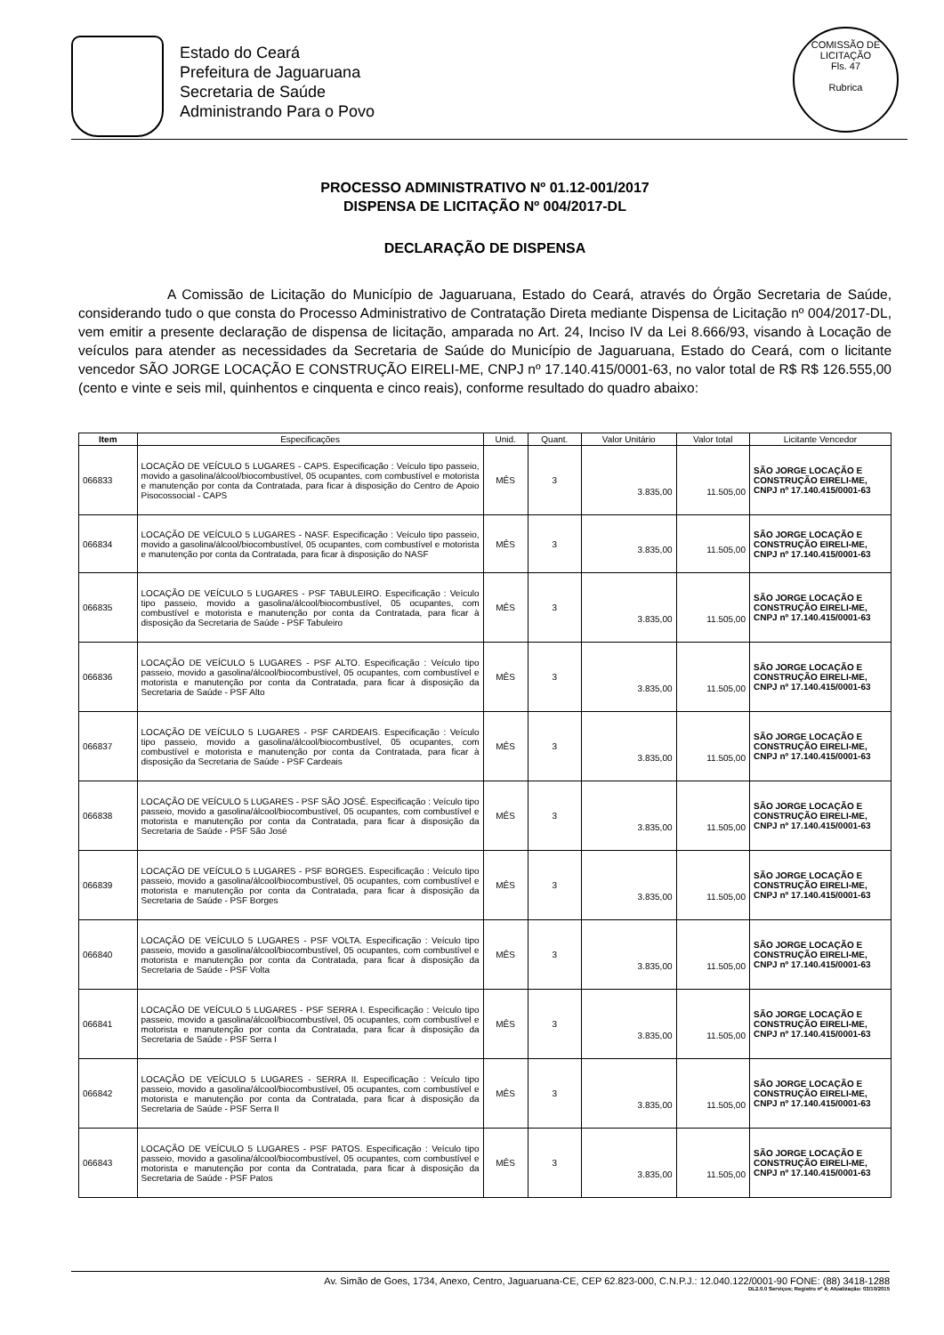Estado do Ceará
Prefeitura de Jaguaruana
Secretaria de Saúde
Administrando Para o Povo
COMISSÃO DE LICITAÇÃO
Fls. 47
Rubrica
PROCESSO ADMINISTRATIVO Nº 01.12-001/2017
DISPENSA DE LICITAÇÃO Nº 004/2017-DL
DECLARAÇÃO DE DISPENSA
A Comissão de Licitação do Município de Jaguaruana, Estado do Ceará, através do Órgão Secretaria de Saúde, considerando tudo o que consta do Processo Administrativo de Contratação Direta mediante Dispensa de Licitação nº 004/2017-DL, vem emitir a presente declaração de dispensa de licitação, amparada no Art. 24, Inciso IV da Lei 8.666/93, visando à Locação de veículos para atender as necessidades da Secretaria de Saúde do Município de Jaguaruana, Estado do Ceará, com o licitante vencedor SÃO JORGE LOCAÇÃO E CONSTRUÇÃO EIRELI-ME, CNPJ nº 17.140.415/0001-63, no valor total de R$ R$ 126.555,00 (cento e vinte e seis mil, quinhentos e cinquenta e cinco reais), conforme resultado do quadro abaixo:
| Item | Especificações | Unid. | Quant. | Valor Unitário | Valor total | Licitante Vencedor |
| --- | --- | --- | --- | --- | --- | --- |
| 066833 | LOCAÇÃO DE VEÍCULO 5 LUGARES - CAPS. Especificação : Veículo tipo passeio, movido a gasolina/álcool/biocombustível, 05 ocupantes, com combustível e motorista e manutenção por conta da Contratada, para ficar à disposição do Centro de Apoio Pisocossocial - CAPS | MÊS | 3 | 3.835,00 | 11.505,00 | SÃO JORGE LOCAÇÃO E CONSTRUÇÃO EIRELI-ME, CNPJ nº 17.140.415/0001-63 |
| 066834 | LOCAÇÃO DE VEÍCULO 5 LUGARES - NASF. Especificação : Veículo tipo passeio, movido a gasolina/álcool/biocombustível, 05 ocupantes, com combustível e motorista e manutenção por conta da Contratada, para ficar à disposição do NASF | MÊS | 3 | 3.835,00 | 11.505,00 | SÃO JORGE LOCAÇÃO E CONSTRUÇÃO EIRELI-ME, CNPJ nº 17.140.415/0001-63 |
| 066835 | LOCAÇÃO DE VEÍCULO 5 LUGARES - PSF TABULEIRO. Especificação : Veículo tipo passeio, movido a gasolina/álcool/biocombustível, 05 ocupantes, com combustível e motorista e manutenção por conta da Contratada, para ficar à disposição da Secretaria de Saúde - PSF Tabuleiro | MÊS | 3 | 3.835,00 | 11.505,00 | SÃO JORGE LOCAÇÃO E CONSTRUÇÃO EIRELI-ME, CNPJ nº 17.140.415/0001-63 |
| 066836 | LOCAÇÃO DE VEÍCULO 5 LUGARES - PSF ALTO. Especificação : Veículo tipo passeio, movido a gasolina/álcool/biocombustível, 05 ocupantes, com combustível e motorista e manutenção por conta da Contratada, para ficar à disposição da Secretaria de Saúde - PSF Alto | MÊS | 3 | 3.835,00 | 11.505,00 | SÃO JORGE LOCAÇÃO E CONSTRUÇÃO EIRELI-ME, CNPJ nº 17.140.415/0001-63 |
| 066837 | LOCAÇÃO DE VEÍCULO 5 LUGARES - PSF CARDEAIS. Especificação : Veículo tipo passeio, movido a gasolina/álcool/biocombustível, 05 ocupantes, com combustível e motorista e manutenção por conta da Contratada, para ficar à disposição da Secretaria de Saúde - PSF Cardeais | MÊS | 3 | 3.835,00 | 11.505,00 | SÃO JORGE LOCAÇÃO E CONSTRUÇÃO EIRELI-ME, CNPJ nº 17.140.415/0001-63 |
| 066838 | LOCAÇÃO DE VEÍCULO 5 LUGARES - PSF SÃO JOSÉ. Especificação : Veículo tipo passeio, movido a gasolina/álcool/biocombustível, 05 ocupantes, com combustível e motorista e manutenção por conta da Contratada, para ficar à disposição da Secretaria de Saúde - PSF São José | MÊS | 3 | 3.835,00 | 11.505,00 | SÃO JORGE LOCAÇÃO E CONSTRUÇÃO EIRELI-ME, CNPJ nº 17.140.415/0001-63 |
| 066839 | LOCAÇÃO DE VEÍCULO 5 LUGARES - PSF BORGES. Especificação : Veículo tipo passeio, movido a gasolina/álcool/biocombustível, 05 ocupantes, com combustível e motorista e manutenção por conta da Contratada, para ficar à disposição da Secretaria de Saúde - PSF Borges | MÊS | 3 | 3.835,00 | 11.505,00 | SÃO JORGE LOCAÇÃO E CONSTRUÇÃO EIRELI-ME, CNPJ nº 17.140.415/0001-63 |
| 066840 | LOCAÇÃO DE VEÍCULO 5 LUGARES - PSF VOLTA. Especificação : Veículo tipo passeio, movido a gasolina/álcool/biocombustível, 05 ocupantes, com combustível e motorista e manutenção por conta da Contratada, para ficar à disposição da Secretaria de Saúde - PSF Volta | MÊS | 3 | 3.835,00 | 11.505,00 | SÃO JORGE LOCAÇÃO E CONSTRUÇÃO EIRELI-ME, CNPJ nº 17.140.415/0001-63 |
| 066841 | LOCAÇÃO DE VEÍCULO 5 LUGARES - PSF SERRA I. Especificação : Veículo tipo passeio, movido a gasolina/álcool/biocombustível, 05 ocupantes, com combustível e motorista e manutenção por conta da Contratada, para ficar à disposição da Secretaria de Saúde - PSF Serra I | MÊS | 3 | 3.835,00 | 11.505,00 | SÃO JORGE LOCAÇÃO E CONSTRUÇÃO EIRELI-ME, CNPJ nº 17.140.415/0001-63 |
| 066842 | LOCAÇÃO DE VEÍCULO 5 LUGARES - SERRA II. Especificação : Veículo tipo passeio, movido a gasolina/álcool/biocombustível, 05 ocupantes, com combustível e motorista e manutenção por conta da Contratada, para ficar à disposição da Secretaria de Saúde - PSF Serra II | MÊS | 3 | 3.835,00 | 11.505,00 | SÃO JORGE LOCAÇÃO E CONSTRUÇÃO EIRELI-ME, CNPJ nº 17.140.415/0001-63 |
| 066843 | LOCAÇÃO DE VEÍCULO 5 LUGARES - PSF PATOS. Especificação : Veículo tipo passeio, movido a gasolina/álcool/biocombustível, 05 ocupantes, com combustível e motorista e manutenção por conta da Contratada, para ficar à disposição da Secretaria de Saúde - PSF Patos | MÊS | 3 | 3.835,00 | 11.505,00 | SÃO JORGE LOCAÇÃO E CONSTRUÇÃO EIRELI-ME, CNPJ nº 17.140.415/0001-63 |
Av. Simão de Goes, 1734, Anexo, Centro, Jaguaruana-CE, CEP 62.823-000, C.N.P.J.: 12.040.122/0001-90 FONE: (88) 3418-1288
DL2.0.0 Serviços; Registro nº 4; Atualização: 03/10/2015